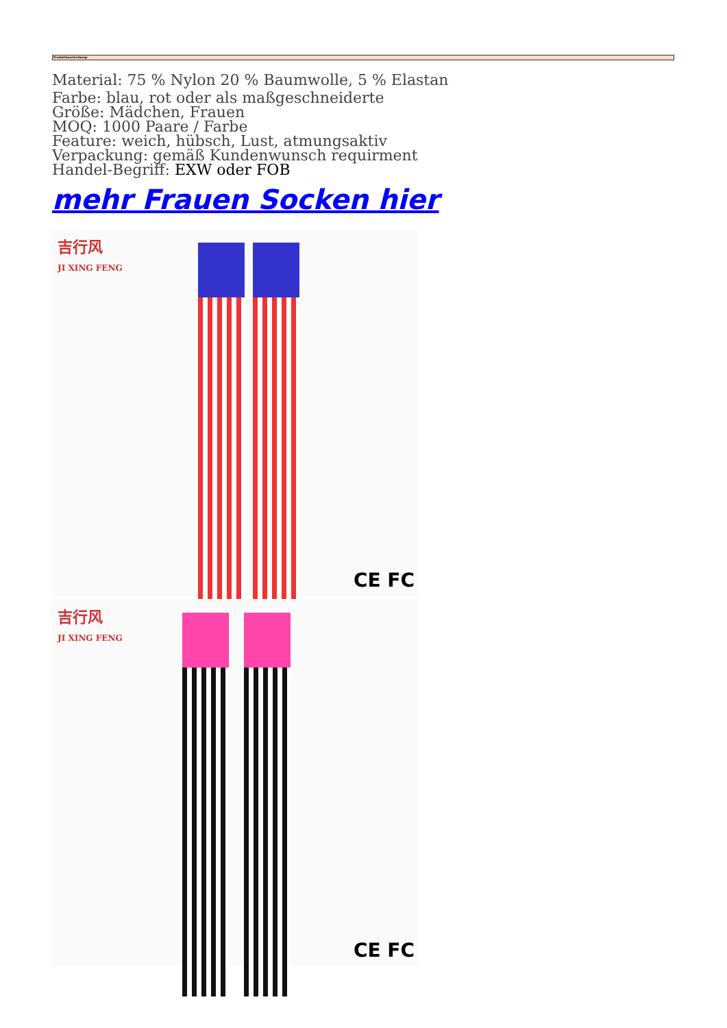Produktbeschreibung:
Material: 75 % Nylon 20 % Baumwolle, 5 % Elastan
Farbe: blau, rot oder als maßgeschneiderte
Größe: Mädchen, Frauen
MOQ: 1000 Paare / Farbe
Feature: weich, hübsch, Lust, atmungsaktiv
Verpackung: gemäß Kundenwunsch requirment
Handel-Begriff: EXW oder FOB
mehr Frauen Socken hier
吉行风
JI XING FENG
CE FC
吉行风
JI XING FENG
CE FC